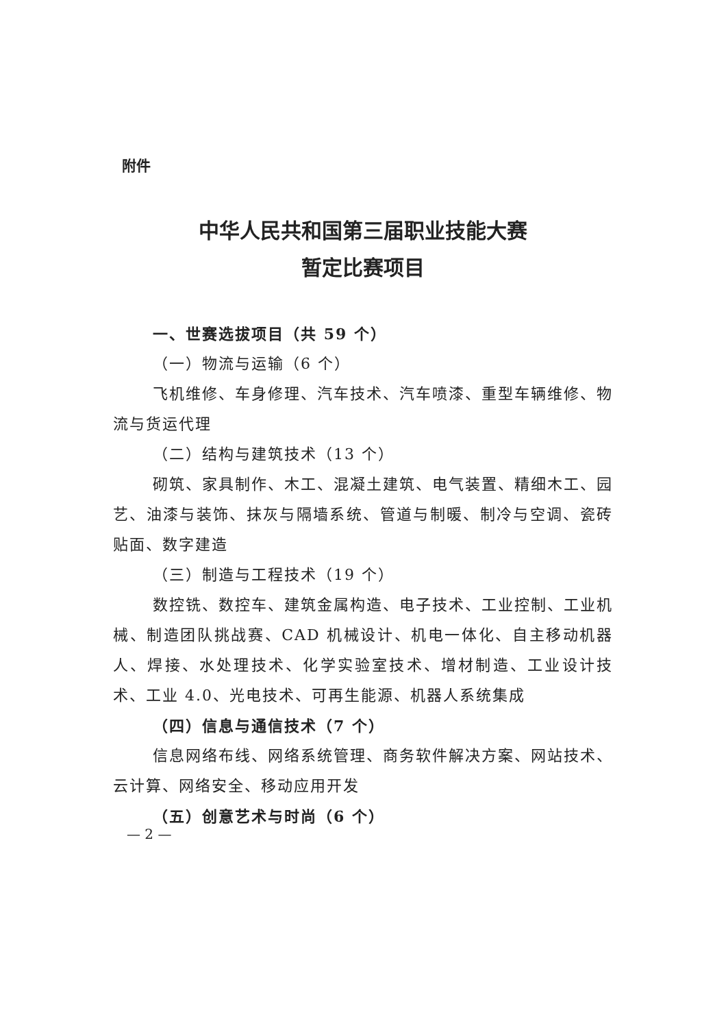附件
中华人民共和国第三届职业技能大赛
暂定比赛项目
一、世赛选拔项目（共 59 个）
（一）物流与运输（6 个）
飞机维修、车身修理、汽车技术、汽车喷漆、重型车辆维修、物流与货运代理
（二）结构与建筑技术（13 个）
砌筑、家具制作、木工、混凝土建筑、电气装置、精细木工、园艺、油漆与装饰、抹灰与隔墙系统、管道与制暖、制冷与空调、瓷砖贴面、数字建造
（三）制造与工程技术（19 个）
数控铣、数控车、建筑金属构造、电子技术、工业控制、工业机械、制造团队挑战赛、CAD 机械设计、机电一体化、自主移动机器人、焊接、水处理技术、化学实验室技术、增材制造、工业设计技术、工业 4.0、光电技术、可再生能源、机器人系统集成
（四）信息与通信技术（7 个）
信息网络布线、网络系统管理、商务软件解决方案、网站技术、云计算、网络安全、移动应用开发
（五）创意艺术与时尚（6 个）
— 2 —